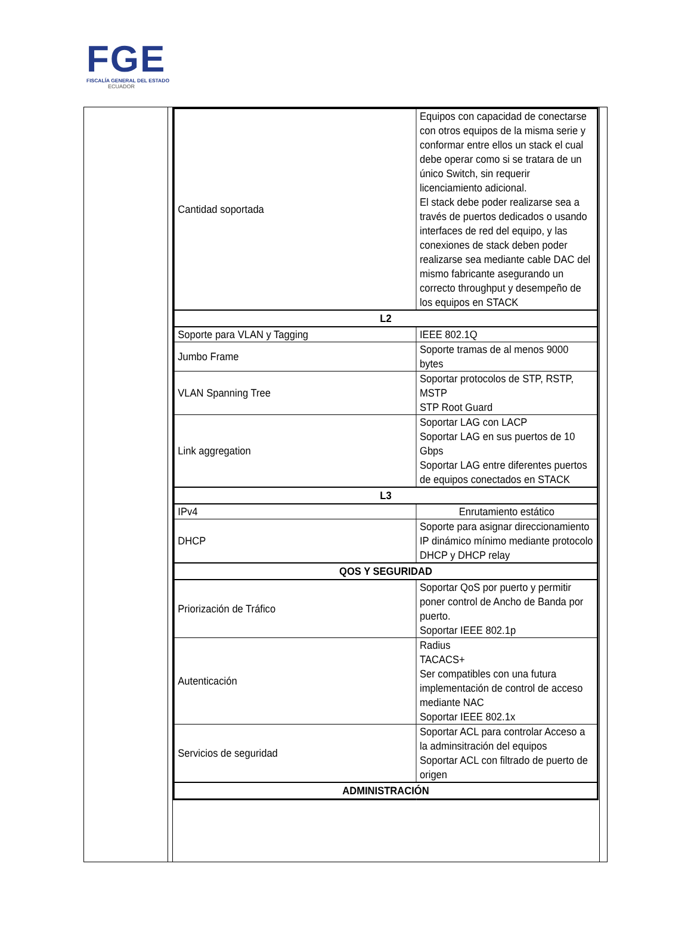FGE
FISCALÍA GENERAL DEL ESTADO
ECUADOR
| Cantidad soportada | Equipos con capacidad de conectarse con otros equipos de la misma serie y conformar entre ellos un stack el cual debe operar como si se tratara de un único Switch, sin requerir licenciamiento adicional. El stack debe poder realizarse sea a través de puertos dedicados o usando interfaces de red del equipo, y las conexiones de stack deben poder realizarse sea mediante cable DAC del mismo fabricante asegurando un correcto throughput y desempeño de los equipos en STACK |
| L2 | |
| Soporte para VLAN y Tagging | IEEE 802.1Q |
| Jumbo Frame | Soporte tramas de al menos 9000 bytes |
| VLAN Spanning Tree | Soportar protocolos de STP, RSTP, MSTP STP Root Guard |
| Link aggregation | Soportar LAG con LACP Soportar LAG en sus puertos de 10 Gbps Soportar LAG entre diferentes puertos de equipos conectados en STACK |
| L3 | |
| IPv4 | Enrutamiento estático |
| DHCP | Soporte para asignar direccionamiento IP dinámico mínimo mediante protocolo DHCP y DHCP relay |
| QOS Y SEGURIDAD | |
| Priorización de Tráfico | Soportar QoS por puerto y permitir poner control de Ancho de Banda por puerto. Soportar IEEE 802.1p |
| Autenticación | Radius TACACS+ Ser compatibles con una futura implementación de control de acceso mediante NAC Soportar IEEE 802.1x |
| Servicios de seguridad | Soportar ACL para controlar Acceso a la adminsitración del equipos Soportar ACL con filtrado de puerto de origen |
| ADMINISTRACIÓN | |